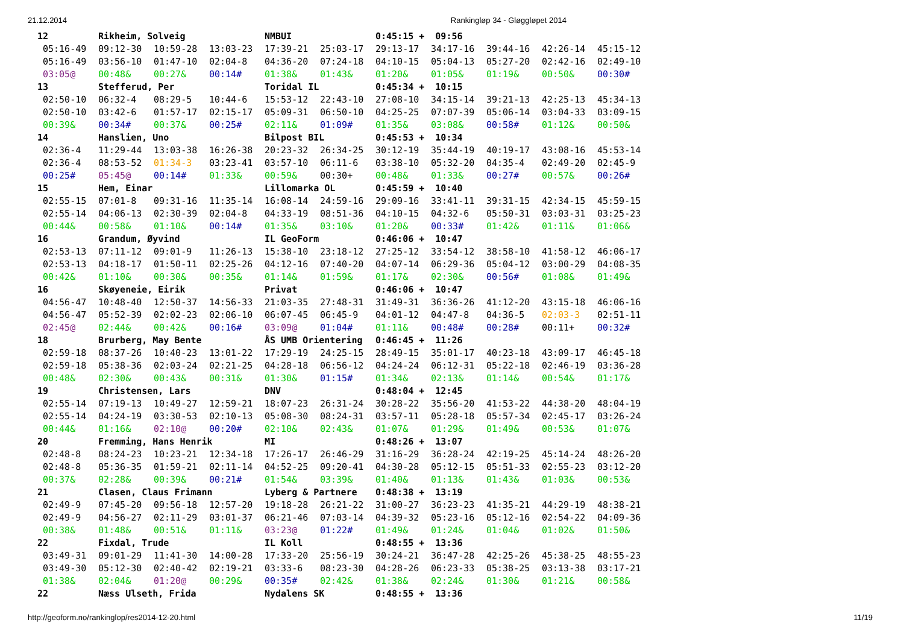21.12.2014 Rankingløp 34 - Gløggløpet 2014
| 12 | Rikheim, Solveig | | | NMBUI | | 0:45:15 + 09:56 | | | | |
| 05:16-49 | 09:12-30 | 10:59-28 | 13:03-23 | 17:39-21 | 25:03-17 | 29:13-17 | 34:17-16 | 39:44-16 | 42:26-14 | 45:15-12 |
| 05:16-49 | 03:56-10 | 01:47-10 | 02:04-8 | 04:36-20 | 07:24-18 | 04:10-15 | 05:04-13 | 05:27-20 | 02:42-16 | 02:49-10 |
| 03:05@ | 00:48& | 00:27& | 00:14# | 01:38& | 01:43& | 01:20& | 01:05& | 01:19& | 00:50& | 00:30# |
| 13 | Stefferud, Per | | | Toridal IL | | 0:45:34 + 10:15 | | | | |
| 02:50-10 | 06:32-4 | 08:29-5 | 10:44-6 | 15:53-12 | 22:43-10 | 27:08-10 | 34:15-14 | 39:21-13 | 42:25-13 | 45:34-13 |
| 02:50-10 | 03:42-6 | 01:57-17 | 02:15-17 | 05:09-31 | 06:50-10 | 04:25-25 | 07:07-39 | 05:06-14 | 03:04-33 | 03:09-15 |
| 00:39& | 00:34# | 00:37& | 00:25# | 02:11& | 01:09# | 01:35& | 03:08& | 00:58# | 01:12& | 00:50& |
| 14 | Hanslien, Uno | | | Bilpost BIL | | 0:45:53 + 10:34 | | | | |
| 02:36-4 | 11:29-44 | 13:03-38 | 16:26-38 | 20:23-32 | 26:34-25 | 30:12-19 | 35:44-19 | 40:19-17 | 43:08-16 | 45:53-14 |
| 02:36-4 | 08:53-52 | 01:34-3 | 03:23-41 | 03:57-10 | 06:11-6 | 03:38-10 | 05:32-20 | 04:35-4 | 02:49-20 | 02:45-9 |
| 00:25# | 05:45@ | 00:14# | 01:33& | 00:59& | 00:30+ | 00:48& | 01:33& | 00:27# | 00:57& | 00:26# |
| 15 | Hem, Einar | | | Lillomarka OL | | 0:45:59 + 10:40 | | | | |
| 02:55-15 | 07:01-8 | 09:31-16 | 11:35-14 | 16:08-14 | 24:59-16 | 29:09-16 | 33:41-11 | 39:31-15 | 42:34-15 | 45:59-15 |
| 02:55-14 | 04:06-13 | 02:30-39 | 02:04-8 | 04:33-19 | 08:51-36 | 04:10-15 | 04:32-6 | 05:50-31 | 03:03-31 | 03:25-23 |
| 00:44& | 00:58& | 01:10& | 00:14# | 01:35& | 03:10& | 01:20& | 00:33# | 01:42& | 01:11& | 01:06& |
| 16 | Grandum, Øyvind | | | IL GeoForm | | 0:46:06 + 10:47 | | | | |
| 02:53-13 | 07:11-12 | 09:01-9 | 11:26-13 | 15:38-10 | 23:18-12 | 27:25-12 | 33:54-12 | 38:58-10 | 41:58-12 | 46:06-17 |
| 02:53-13 | 04:18-17 | 01:50-11 | 02:25-26 | 04:12-16 | 07:40-20 | 04:07-14 | 06:29-36 | 05:04-12 | 03:00-29 | 04:08-35 |
| 00:42& | 01:10& | 00:30& | 00:35& | 01:14& | 01:59& | 01:17& | 02:30& | 00:56# | 01:08& | 01:49& |
| 16 | Skøyeneie, Eirik | | | Privat | | 0:46:06 + 10:47 | | | | |
| 04:56-47 | 10:48-40 | 12:50-37 | 14:56-33 | 21:03-35 | 27:48-31 | 31:49-31 | 36:36-26 | 41:12-20 | 43:15-18 | 46:06-16 |
| 04:56-47 | 05:52-39 | 02:02-23 | 02:06-10 | 06:07-45 | 06:45-9 | 04:01-12 | 04:47-8 | 04:36-5 | 02:03-3 | 02:51-11 |
| 02:45@ | 02:44& | 00:42& | 00:16# | 03:09@ | 01:04# | 01:11& | 00:48# | 00:28# | 00:11+ | 00:32# |
| 18 | Brurberg, May Bente | | | ÅS UMB Orientering | | 0:46:45 + 11:26 | | | | |
| 02:59-18 | 08:37-26 | 10:40-23 | 13:01-22 | 17:29-19 | 24:25-15 | 28:49-15 | 35:01-17 | 40:23-18 | 43:09-17 | 46:45-18 |
| 02:59-18 | 05:38-36 | 02:03-24 | 02:21-25 | 04:28-18 | 06:56-12 | 04:24-24 | 06:12-31 | 05:22-18 | 02:46-19 | 03:36-28 |
| 00:48& | 02:30& | 00:43& | 00:31& | 01:30& | 01:15# | 01:34& | 02:13& | 01:14& | 00:54& | 01:17& |
| 19 | Christensen, Lars | | | DNV | | 0:48:04 + 12:45 | | | | |
| 02:55-14 | 07:19-13 | 10:49-27 | 12:59-21 | 18:07-23 | 26:31-24 | 30:28-22 | 35:56-20 | 41:53-22 | 44:38-20 | 48:04-19 |
| 02:55-14 | 04:24-19 | 03:30-53 | 02:10-13 | 05:08-30 | 08:24-31 | 03:57-11 | 05:28-18 | 05:57-34 | 02:45-17 | 03:26-24 |
| 00:44& | 01:16& | 02:10@ | 00:20# | 02:10& | 02:43& | 01:07& | 01:29& | 01:49& | 00:53& | 01:07& |
| 20 | Fremming, Hans Henrik | | | MI | | 0:48:26 + 13:07 | | | | |
| 02:48-8 | 08:24-23 | 10:23-21 | 12:34-18 | 17:26-17 | 26:46-29 | 31:16-29 | 36:28-24 | 42:19-25 | 45:14-24 | 48:26-20 |
| 02:48-8 | 05:36-35 | 01:59-21 | 02:11-14 | 04:52-25 | 09:20-41 | 04:30-28 | 05:12-15 | 05:51-33 | 02:55-23 | 03:12-20 |
| 00:37& | 02:28& | 00:39& | 00:21# | 01:54& | 03:39& | 01:40& | 01:13& | 01:43& | 01:03& | 00:53& |
| 21 | Clasen, Claus Frimann | | | Lyberg & Partnere | | 0:48:38 + 13:19 | | | | |
| 02:49-9 | 07:45-20 | 09:56-18 | 12:57-20 | 19:18-28 | 26:21-22 | 31:00-27 | 36:23-23 | 41:35-21 | 44:29-19 | 48:38-21 |
| 02:49-9 | 04:56-27 | 02:11-29 | 03:01-37 | 06:21-46 | 07:03-14 | 04:39-32 | 05:23-16 | 05:12-16 | 02:54-22 | 04:09-36 |
| 00:38& | 01:48& | 00:51& | 01:11& | 03:23@ | 01:22# | 01:49& | 01:24& | 01:04& | 01:02& | 01:50& |
| 22 | Fixdal, Trude | | | IL Koll | | 0:48:55 + 13:36 | | | | |
| 03:49-31 | 09:01-29 | 11:41-30 | 14:00-28 | 17:33-20 | 25:56-19 | 30:24-21 | 36:47-28 | 42:25-26 | 45:38-25 | 48:55-23 |
| 03:49-30 | 05:12-30 | 02:40-42 | 02:19-21 | 03:33-6 | 08:23-30 | 04:28-26 | 06:23-33 | 05:38-25 | 03:13-38 | 03:17-21 |
| 01:38& | 02:04& | 01:20@ | 00:29& | 00:35# | 02:42& | 01:38& | 02:24& | 01:30& | 01:21& | 00:58& |
| 22 | Næss Ulseth, Frida | | | Nydalens SK | | 0:48:55 + 13:36 | | | | |
http://geoform.no/rankinglop/res2014-12-20.html 11/19